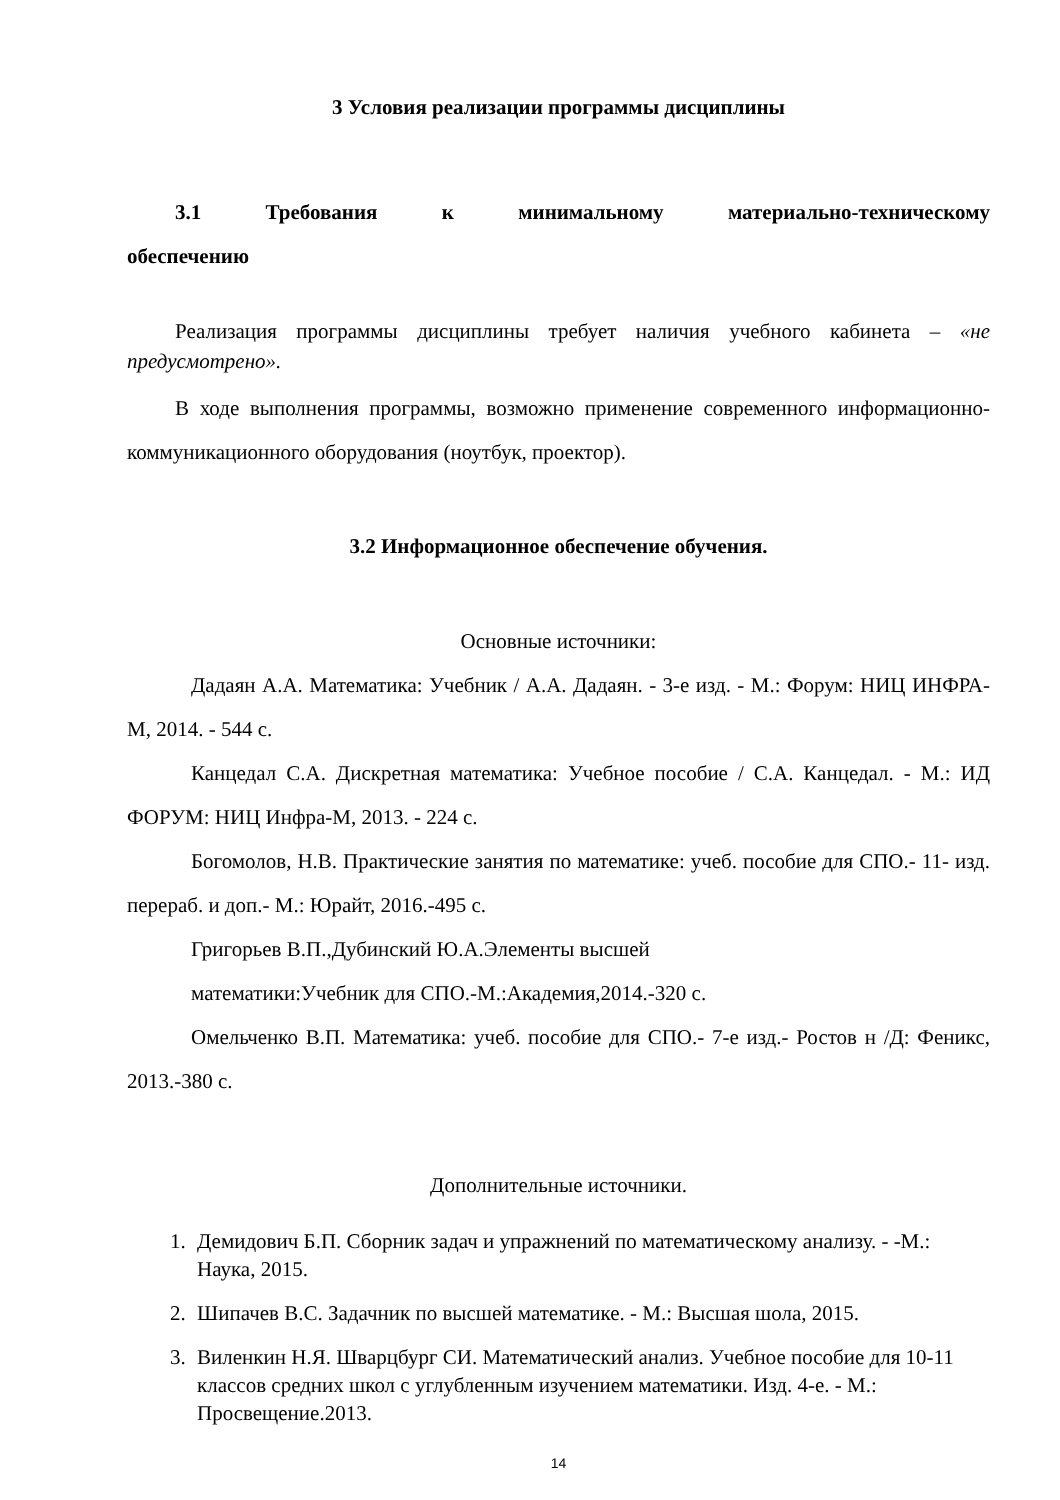3 Условия реализации программы дисциплины
3.1 Требования к минимальному материально-техническому обеспечению
Реализация программы дисциплины требует наличия учебного кабинета – «не предусмотрено».
В ходе выполнения программы, возможно применение современного информационно-коммуникационного оборудования (ноутбук, проектор).
3.2 Информационное обеспечение обучения.
Основные источники:
Дадаян А.А. Математика: Учебник / А.А. Дадаян. - 3-е изд. - М.: Форум: НИЦ ИНФРА-М, 2014. - 544 с.
Канцедал С.А. Дискретная математика: Учебное пособие / С.А. Канцедал. - М.: ИД ФОРУМ: НИЦ Инфра-М, 2013. - 224 с.
Богомолов, Н.В. Практические занятия по математике: учеб. пособие для СПО.- 11- изд. перераб. и доп.- М.: Юрайт, 2016.-495 с.
Григорьев В.П.,Дубинский Ю.А.Элементы высшей
математики:Учебник для СПО.-М.:Академия,2014.-320 с.
Омельченко В.П. Математика: учеб. пособие для СПО.- 7-е изд.- Ростов н /Д: Феникс, 2013.-380 с.
Дополнительные источники.
1. Демидович Б.П. Сборник задач и упражнений по математическому анализу. - -М.: Наука, 2015.
2. Шипачев В.С. Задачник по высшей математике. - М.: Высшая шола, 2015.
3. Виленкин Н.Я. Шварцбург СИ. Математический анализ. Учебное пособие для 10-11 классов средних школ с углубленным изучением математики. Изд. 4-е. - М.: Просвещение.2013.
14